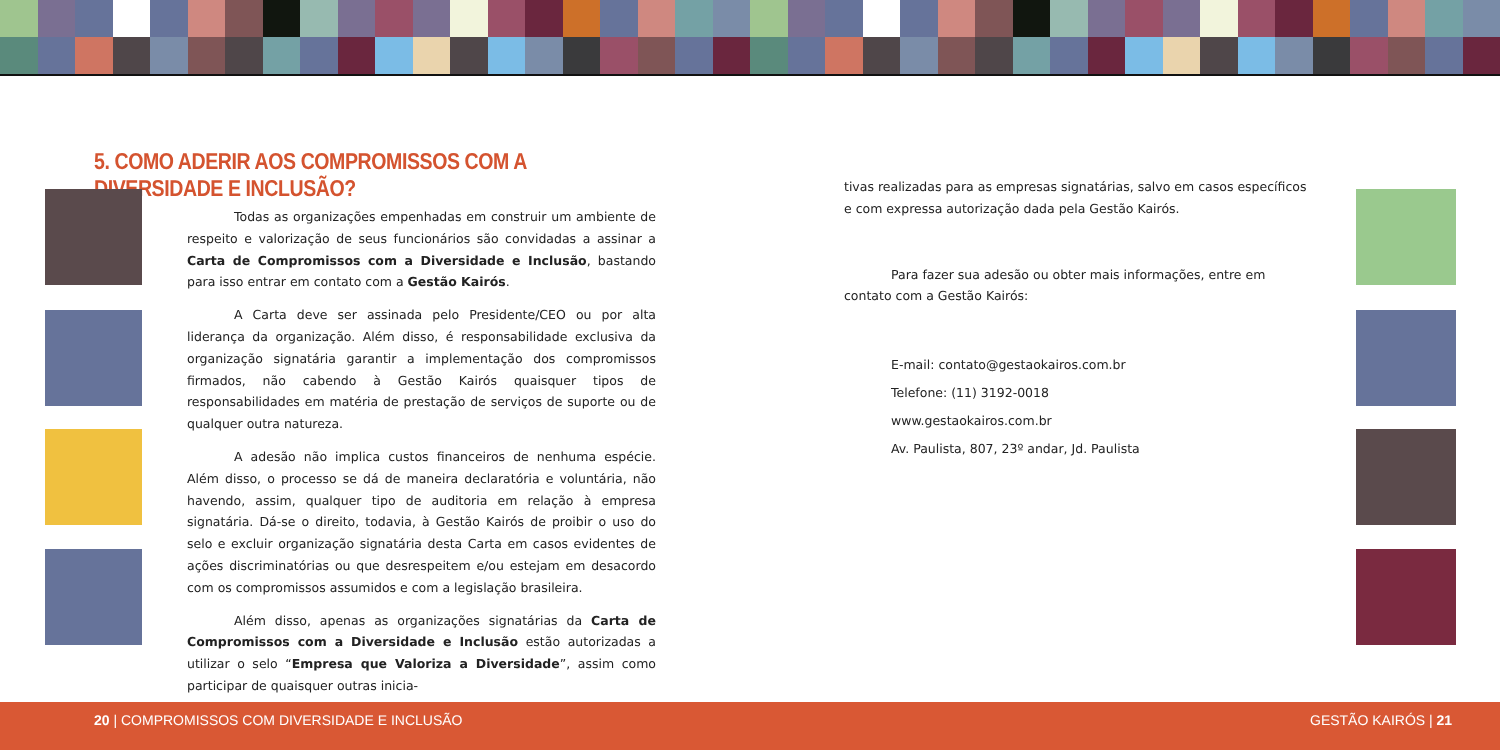5. COMO ADERIR AOS COMPROMISSOS COM A DIVERSIDADE E INCLUSÃO?
Todas as organizações empenhadas em construir um ambiente de respeito e valorização de seus funcionários são convidadas a assinar a Carta de Compromissos com a Diversidade e Inclusão, bastando para isso entrar em contato com a Gestão Kairós.
A Carta deve ser assinada pelo Presidente/CEO ou por alta liderança da organização. Além disso, é responsabilidade exclusiva da organização signatária garantir a implementação dos compromissos firmados, não cabendo à Gestão Kairós quaisquer tipos de responsabilidades em matéria de prestação de serviços de suporte ou de qualquer outra natureza.
A adesão não implica custos financeiros de nenhuma espécie. Além disso, o processo se dá de maneira declaratória e voluntária, não havendo, assim, qualquer tipo de auditoria em relação à empresa signatária. Dá-se o direito, todavia, à Gestão Kairós de proibir o uso do selo e excluir organização signatária desta Carta em casos evidentes de ações discriminatórias ou que desrespeitem e/ou estejam em desacordo com os compromissos assumidos e com a legislação brasileira.
Além disso, apenas as organizações signatárias da Carta de Compromissos com a Diversidade e Inclusão estão autorizadas a utilizar o selo “Empresa que Valoriza a Diversidade”, assim como participar de quaisquer outras inicia-
tivas realizadas para as empresas signatárias, salvo em casos específicos e com expressa autorização dada pela Gestão Kairós.
Para fazer sua adesão ou obter mais informações, entre em contato com a Gestão Kairós:
E-mail: contato@gestaokairos.com.br
Telefone: (11) 3192-0018
www.gestaokairos.com.br
Av. Paulista, 807, 23º andar, Jd. Paulista
20 | COMPROMISSOS COM DIVERSIDADE E INCLUSÃO GESTÃO KAIRÓS | 21